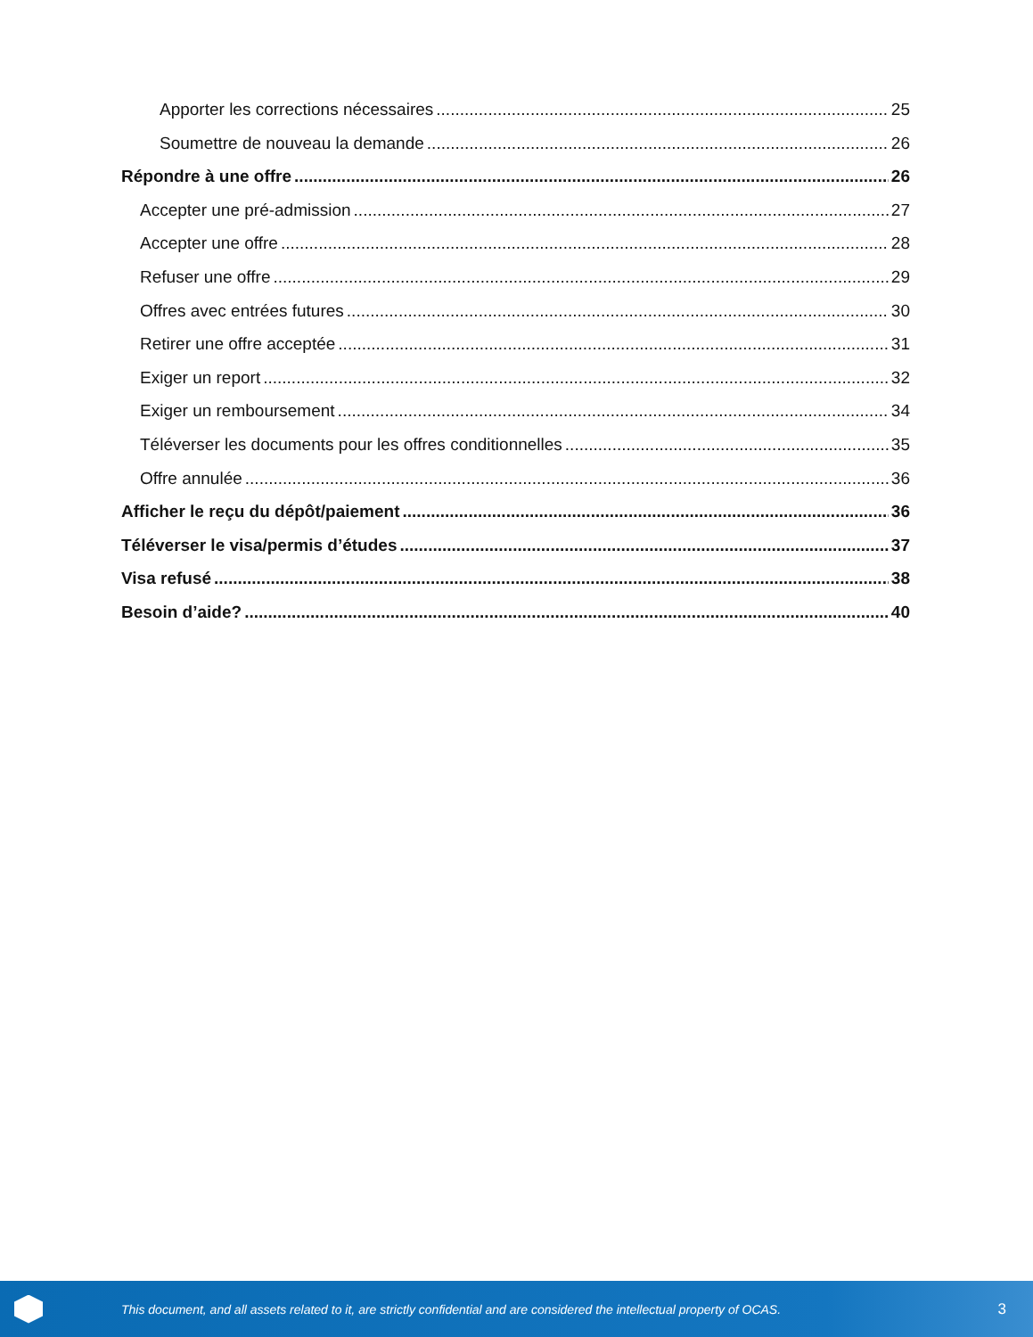Apporter les corrections nécessaires 25
Soumettre de nouveau la demande 26
Répondre à une offre 26
Accepter une pré-admission 27
Accepter une offre 28
Refuser une offre 29
Offres avec entrées futures 30
Retirer une offre acceptée 31
Exiger un report 32
Exiger un remboursement 34
Téléverser les documents pour les offres conditionnelles 35
Offre annulée 36
Afficher le reçu du dépôt/paiement 36
Téléverser le visa/permis d’études 37
Visa refusé 38
Besoin d’aide? 40
This document, and all assets related to it, are strictly confidential and are considered the intellectual property of OCAS.
3